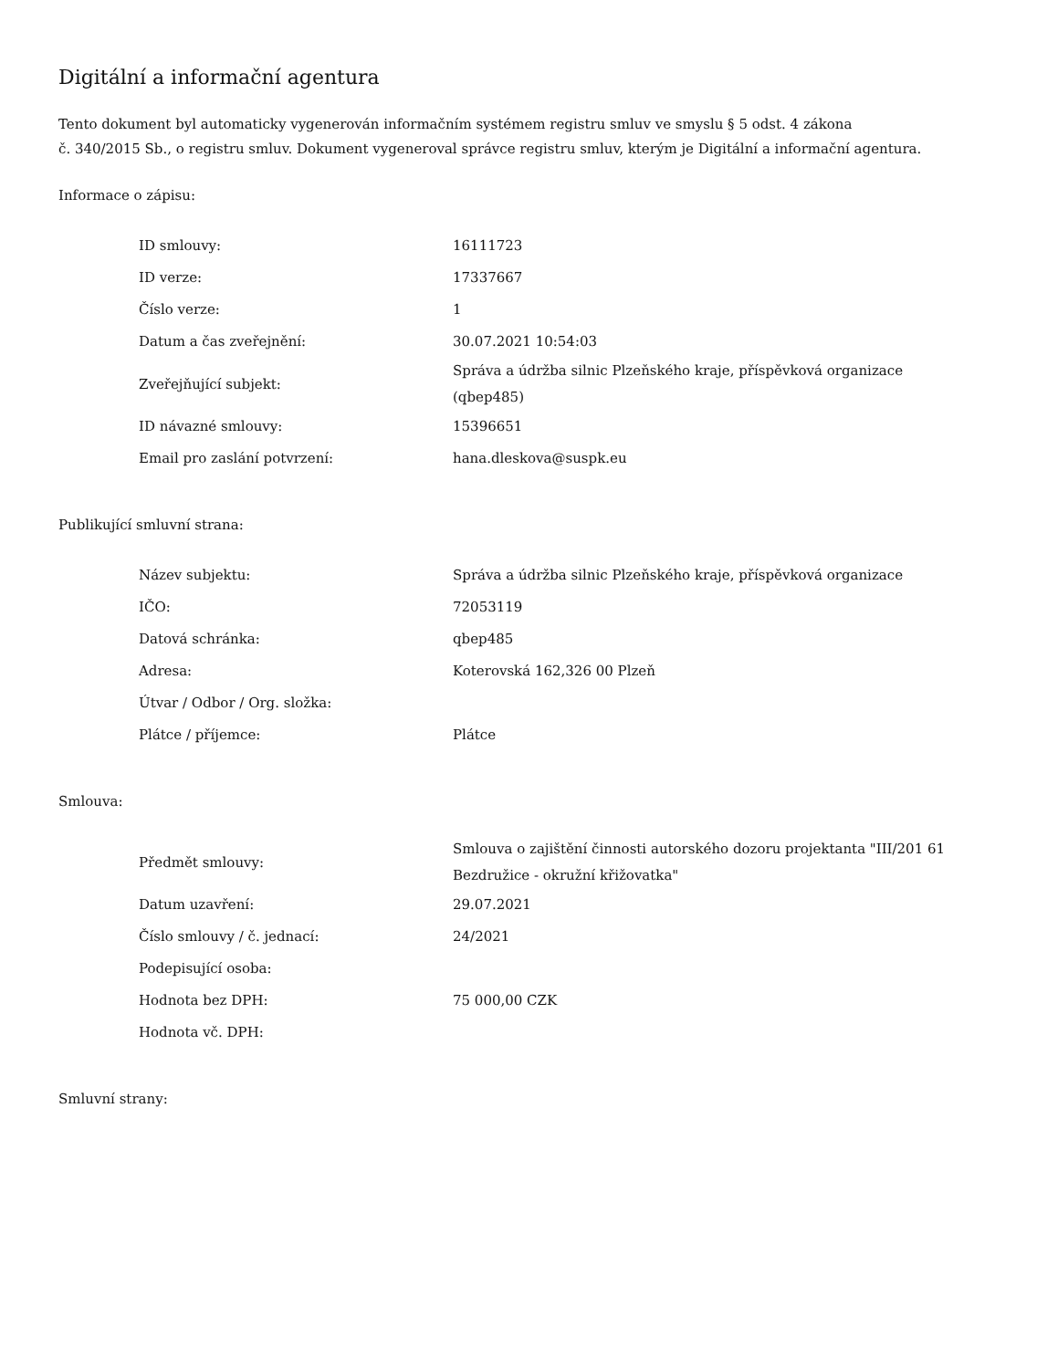Digitální a informační agentura
Tento dokument byl automaticky vygenerován informačním systémem registru smluv ve smyslu § 5 odst. 4 zákona
č. 340/2015 Sb., o registru smluv. Dokument vygeneroval správce registru smluv, kterým je Digitální a informační agentura.
Informace o zápisu:
| ID smlouvy: | 16111723 |
| ID verze: | 17337667 |
| Číslo verze: | 1 |
| Datum a čas zveřejnění: | 30.07.2021 10:54:03 |
| Zveřejňující subjekt: | Správa a údržba silnic Plzeňského kraje, příspěvková organizace (qbep485) |
| ID návazné smlouvy: | 15396651 |
| Email pro zaslání potvrzení: | hana.dleskova@suspk.eu |
Publikující smluvní strana:
| Název subjektu: | Správa a údržba silnic Plzeňského kraje, příspěvková organizace |
| IČO: | 72053119 |
| Datová schránka: | qbep485 |
| Adresa: | Koterovská 162,326 00 Plzeň |
| Útvar / Odbor / Org. složka: | |
| Plátce / příjemce: | Plátce |
Smlouva:
| Předmět smlouvy: | Smlouva o zajištění činnosti autorského dozoru projektanta "III/201 61 Bezdružice - okružní křižovatka" |
| Datum uzavření: | 29.07.2021 |
| Číslo smlouvy / č. jednací: | 24/2021 |
| Podepisující osoba: | |
| Hodnota bez DPH: | 75 000,00 CZK |
| Hodnota vč. DPH: | |
Smluvní strany: